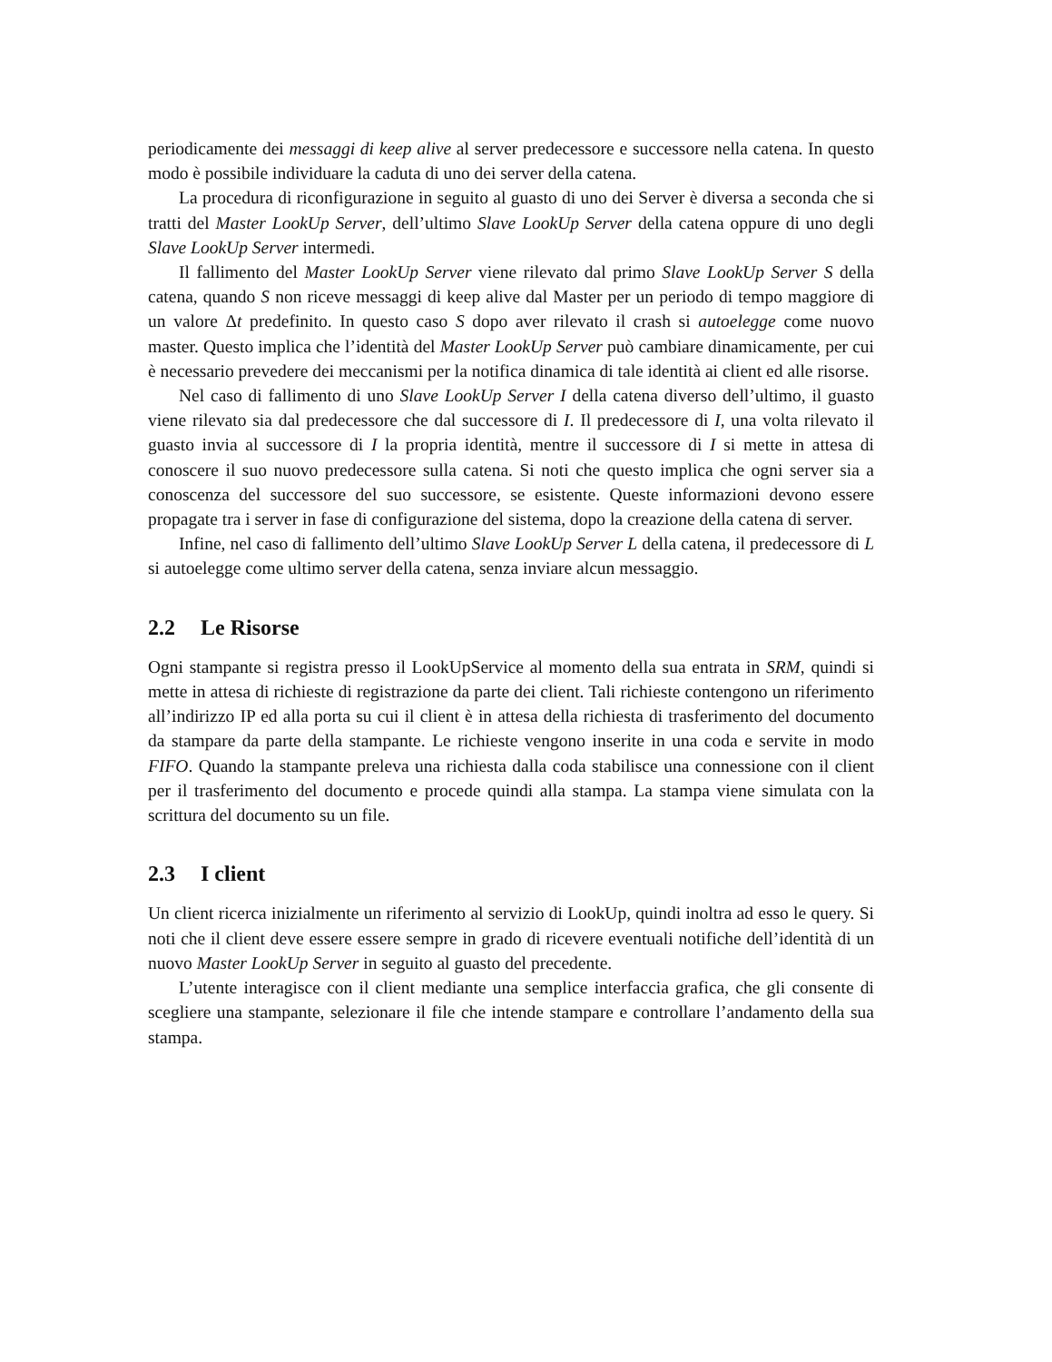periodicamente dei messaggi di keep alive al server predecessore e successore nella catena. In questo modo è possibile individuare la caduta di uno dei server della catena.
La procedura di riconfigurazione in seguito al guasto di uno dei Server è diversa a seconda che si tratti del Master LookUp Server, dell’ultimo Slave LookUp Server della catena oppure di uno degli Slave LookUp Server intermedi.
Il fallimento del Master LookUp Server viene rilevato dal primo Slave LookUp Server S della catena, quando S non riceve messaggi di keep alive dal Master per un periodo di tempo maggiore di un valore Δt predefinito. In questo caso S dopo aver rilevato il crash si autoelegge come nuovo master. Questo implica che l’identità del Master LookUp Server può cambiare dinamicamente, per cui è necessario prevedere dei meccanismi per la notifica dinamica di tale identità ai client ed alle risorse.
Nel caso di fallimento di uno Slave LookUp Server I della catena diverso dell’ultimo, il guasto viene rilevato sia dal predecessore che dal successore di I. Il predecessore di I, una volta rilevato il guasto invia al successore di I la propria identità, mentre il successore di I si mette in attesa di conoscere il suo nuovo predecessore sulla catena. Si noti che questo implica che ogni server sia a conoscenza del successore del suo successore, se esistente. Queste informazioni devono essere propagate tra i server in fase di configurazione del sistema, dopo la creazione della catena di server.
Infine, nel caso di fallimento dell’ultimo Slave LookUp Server L della catena, il predecessore di L si autoelegge come ultimo server della catena, senza inviare alcun messaggio.
2.2 Le Risorse
Ogni stampante si registra presso il LookUpService al momento della sua entrata in SRM, quindi si mette in attesa di richieste di registrazione da parte dei client. Tali richieste contengono un riferimento all’indirizzo IP ed alla porta su cui il client è in attesa della richiesta di trasferimento del documento da stampare da parte della stampante. Le richieste vengono inserite in una coda e servite in modo FIFO. Quando la stampante preleva una richiesta dalla coda stabilisce una connessione con il client per il trasferimento del documento e procede quindi alla stampa. La stampa viene simulata con la scrittura del documento su un file.
2.3 I client
Un client ricerca inizialmente un riferimento al servizio di LookUp, quindi inoltra ad esso le query. Si noti che il client deve essere essere sempre in grado di ricevere eventuali notifiche dell’identità di un nuovo Master LookUp Server in seguito al guasto del precedente.
L’utente interagisce con il client mediante una semplice interfaccia grafica, che gli consente di scegliere una stampante, selezionare il file che intende stampare e controllare l’andamento della sua stampa.